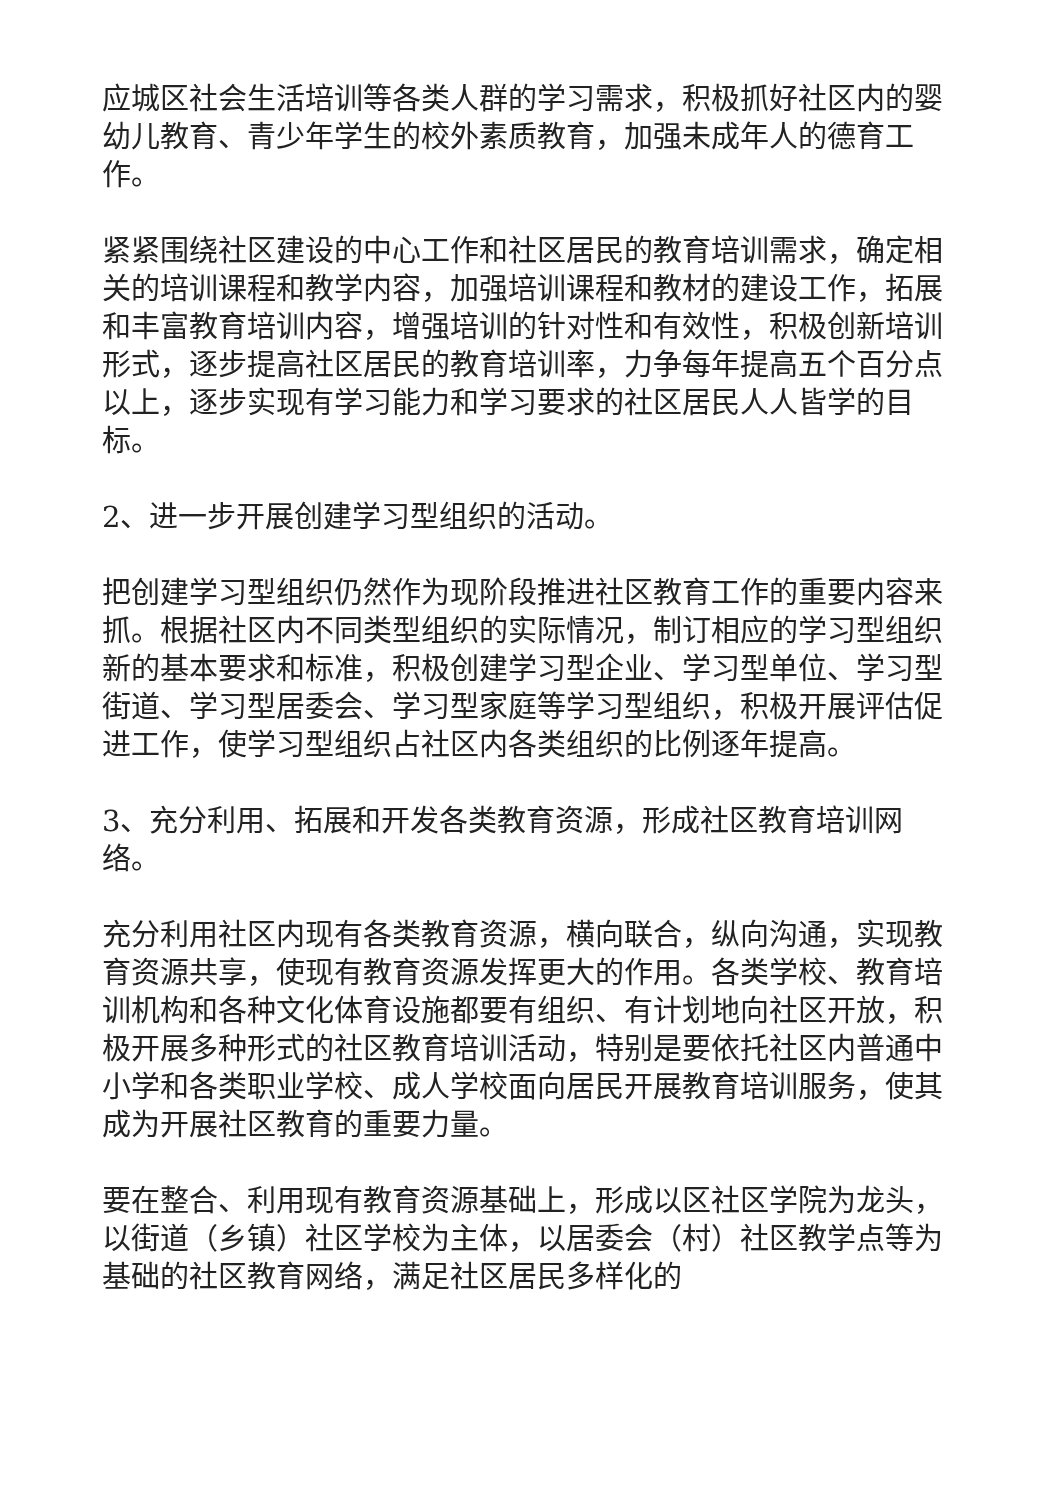应城区社会生活培训等各类人群的学习需求，积极抓好社区内的婴幼儿教育、青少年学生的校外素质教育，加强未成年人的德育工作。
紧紧围绕社区建设的中心工作和社区居民的教育培训需求，确定相关的培训课程和教学内容，加强培训课程和教材的建设工作，拓展和丰富教育培训内容，增强培训的针对性和有效性，积极创新培训形式，逐步提高社区居民的教育培训率，力争每年提高五个百分点以上，逐步实现有学习能力和学习要求的社区居民人人皆学的目标。
2、进一步开展创建学习型组织的活动。
把创建学习型组织仍然作为现阶段推进社区教育工作的重要内容来抓。根据社区内不同类型组织的实际情况，制订相应的学习型组织新的基本要求和标准，积极创建学习型企业、学习型单位、学习型街道、学习型居委会、学习型家庭等学习型组织，积极开展评估促进工作，使学习型组织占社区内各类组织的比例逐年提高。
3、充分利用、拓展和开发各类教育资源，形成社区教育培训网络。
充分利用社区内现有各类教育资源，横向联合，纵向沟通，实现教育资源共享，使现有教育资源发挥更大的作用。各类学校、教育培训机构和各种文化体育设施都要有组织、有计划地向社区开放，积极开展多种形式的社区教育培训活动，特别是要依托社区内普通中小学和各类职业学校、成人学校面向居民开展教育培训服务，使其成为开展社区教育的重要力量。
要在整合、利用现有教育资源基础上，形成以区社区学院为龙头，以街道（乡镇）社区学校为主体，以居委会（村）社区教学点等为基础的社区教育网络，满足社区居民多样化的